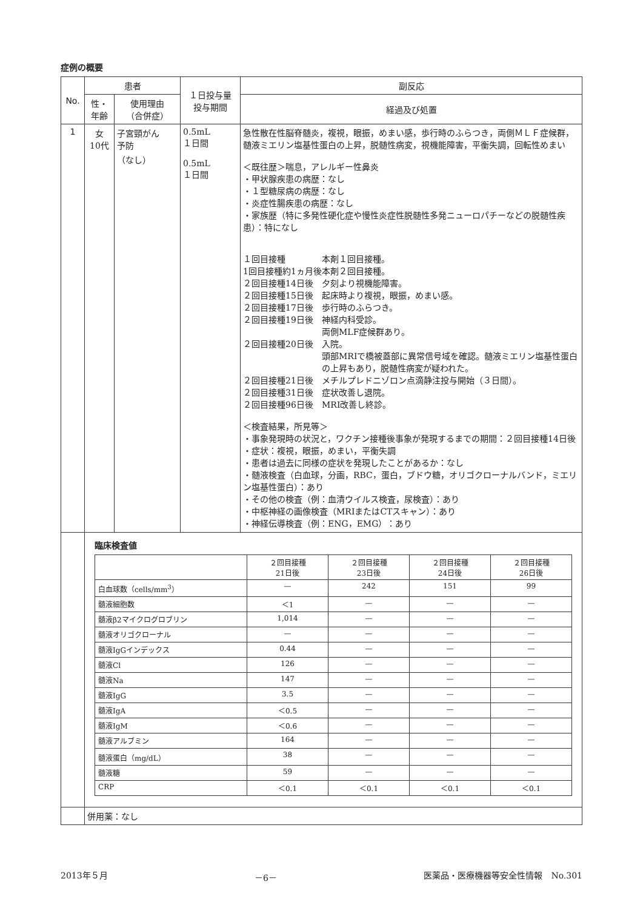症例の概要
| No. | 患者 | | １日投与量 投与期間 | 副反応 |
| --- | --- | --- | --- | --- |
| | 性・ 年齢 | 使用理由 （合併症） | | 経過及び処置 |
| 1 | 女 10代 | 子宮頸がん 予防 （なし） | 0.5mL １日間 0.5mL １日間 | 急性散在性脳脊髄炎，複視，眼振，めまい感，歩行時のふらつき，両側ＭＬＦ症候群，髄液ミエリン塩基性蛋白の上昇，脱髄性病変，視機能障害，平衡失調，回転性めまい ＜既往歴＞喘息，アレルギー性鼻炎 ・甲状腺疾患の病歴：なし ・１型糖尿病の病歴：なし ・炎症性腸疾患の病歴：なし ・家族歴（特に多発性硬化症や慢性炎症性脱髄性多発ニューロパチーなどの脱髄性疾患）：特になし １回目接種 本剤１回目接種。 1回目接種約1ヵ月後 本剤２回目接種。 ２回目接種14日後 夕刻より視機能障害。 ２回目接種15日後 起床時より複視，眼振，めまい感。 ２回目接種17日後 歩行時のふらつき。 ２回目接種19日後 神経内科受診。 両側MLF症候群あり。 ２回目接種20日後 入院。 頭部MRIで橋被蓋部に異常信号域を確認。髄液ミエリン塩基性蛋白の上昇もあり，脱髄性病変が疑われた。 ２回目接種21日後 メチルプレドニゾロン点滴静注投与開始（３日間）。 ２回目接種31日後 症状改善し退院。 ２回目接種96日後 MRI改善し終診。 ＜検査結果，所見等＞ ・事象発現時の状況と，ワクチン接種後事象が発現するまでの期間：２回目接種14日後 ・症状：複視，眼振，めまい，平衡失調 ・患者は過去に同様の症状を発現したことがあるか：なし ・髄液検査（白血球，分画，RBC，蛋白，ブドウ糖，オリゴクローナルバンド，ミエリン塩基性蛋白）：あり ・その他の検査（例：血清ウイルス検査，尿検査）：あり ・中枢神経の画像検査（MRIまたはCTスキャン）：あり ・神経伝導検査（例：ENG，EMG）：あり |
| | 臨床検査値 / / ２回目接種 21日後 / ２回目接種 23日後 / ２回目接種 24日後 / ２回目接種 26日後 / / 白血球数（cells/mm<sup>3</sup>） / — / 242 / 151 / 99 / / 髄液細胞数 / ＜1 / — / — / — / / 髄液β2マイクログロブリン / 1,014 / — / — / — / / 髄液オリゴクローナル / — / — / — / — / / 髄液IgGインデックス / 0.44 / — / — / — / / 髄液Cl / 126 / — / — / — / / 髄液Na / 147 / — / — / — / / 髄液IgG / 3.5 / — / — / — / / 髄液IgA / ＜0.5 / — / — / — / / 髄液IgM / ＜0.6 / — / — / — / / 髄液アルブミン / 164 / — / — / — / / 髄液蛋白（mg/dL） / 38 / — / — / — / / 髄液糖 / 59 / — / — / — / / CRP / ＜0.1 / ＜0.1 / ＜0.1 / ＜0.1 / | | | |
| | 併用薬：なし | | | |
2013年５月 －6－ 医薬品・医療機器等安全性情報　No.301